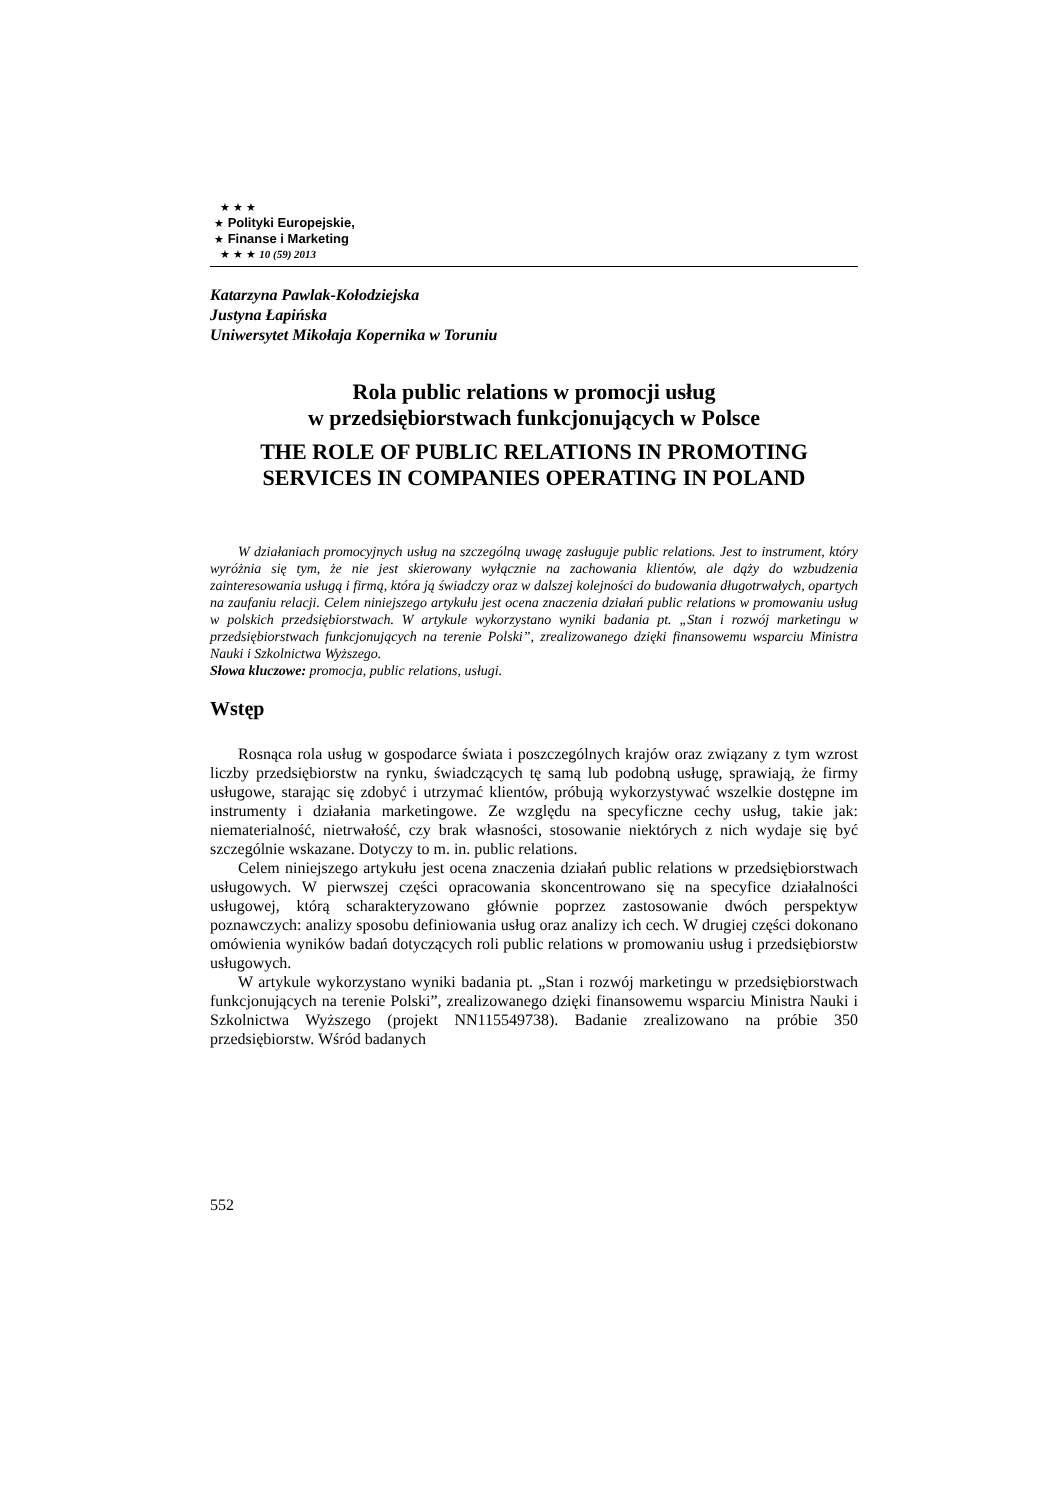★ ★ ★
★ Polityki Europejskie,
★ Finanse i Marketing
★ ★ ★ 10 (59) 2013
Katarzyna Pawlak-Kołodziejska
Justyna Łapińska
Uniwersytet Mikołaja Kopernika w Toruniu
Rola public relations w promocji usług
w przedsiębiorstwach funkcjonujących w Polsce
THE ROLE OF PUBLIC RELATIONS IN PROMOTING SERVICES IN COMPANIES OPERATING IN POLAND
W działaniach promocyjnych usług na szczególną uwagę zasługuje public relations. Jest to instrument, który wyróżnia się tym, że nie jest skierowany wyłącznie na zachowania klientów, ale dąży do wzbudzenia zainteresowania usługą i firmą, która ją świadczy oraz w dalszej kolejności do budowania długotrwałych, opartych na zaufaniu relacji. Celem niniejszego artykułu jest ocena znaczenia działań public relations w promowaniu usług w polskich przedsiębiorstwach. W artykule wykorzystano wyniki badania pt. „Stan i rozwój marketingu w przedsiębiorstwach funkcjonujących na terenie Polski”, zrealizowanego dzięki finansowemu wsparciu Ministra Nauki i Szkolnictwa Wyższego.
Słowa kluczowe: promocja, public relations, usługi.
Wstęp
Rosnąca rola usług w gospodarce świata i poszczególnych krajów oraz związany z tym wzrost liczby przedsiębiorstw na rynku, świadczących tę samą lub podobną usługę, sprawiają, że firmy usługowe, starając się zdobyć i utrzymać klientów, próbują wykorzystywać wszelkie dostępne im instrumenty i działania marketingowe. Ze względu na specyficzne cechy usług, takie jak: niematerialność, nietrwałość, czy brak własności, stosowanie niektórych z nich wydaje się być szczególnie wskazane. Dotyczy to m. in. public relations.
Celem niniejszego artykułu jest ocena znaczenia działań public relations w przedsiębiorstwach usługowych. W pierwszej części opracowania skoncentrowano się na specyfice działalności usługowej, którą scharakteryzowano głównie poprzez zastosowanie dwóch perspektyw poznawczych: analizy sposobu definiowania usług oraz analizy ich cech. W drugiej części dokonano omówienia wyników badań dotyczących roli public relations w promowaniu usług i przedsiębiorstw usługowych.
W artykule wykorzystano wyniki badania pt. „Stan i rozwój marketingu w przedsiębiorstwach funkcjonujących na terenie Polski”, zrealizowanego dzięki finansowemu wsparciu Ministra Nauki i Szkolnictwa Wyższego (projekt NN115549738). Badanie zrealizowano na próbie 350 przedsiębiorstw. Wśród badanych
552